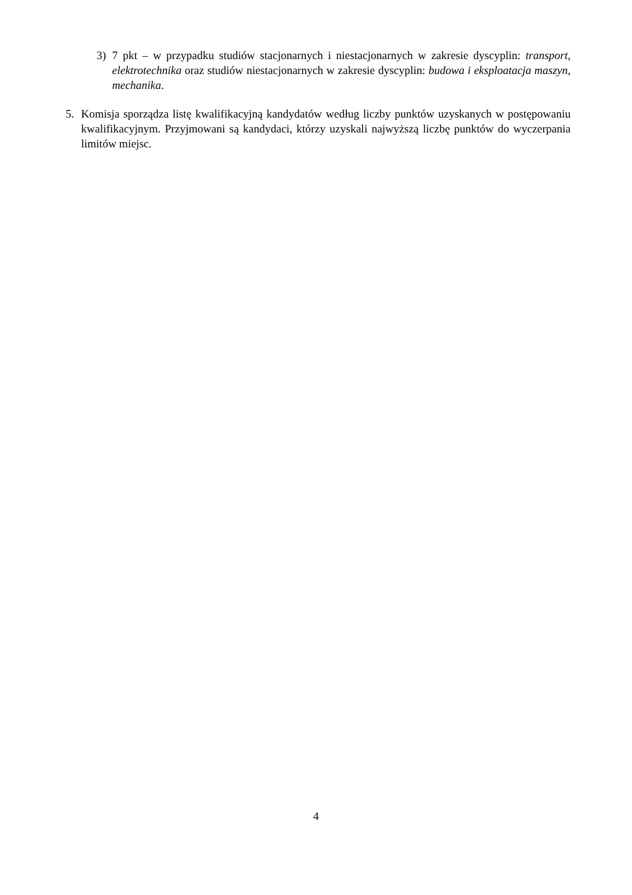3) 7 pkt – w przypadku studiów stacjonarnych i niestacjonarnych w zakresie dyscyplin: transport, elektrotechnika oraz studiów niestacjonarnych w zakresie dyscyplin: budowa i eksploatacja maszyn, mechanika.
5. Komisja sporządza listę kwalifikacyjną kandydatów według liczby punktów uzyskanych w postępowaniu kwalifikacyjnym. Przyjmowani są kandydaci, którzy uzyskali najwyższą liczbę punktów do wyczerpania limitów miejsc.
4